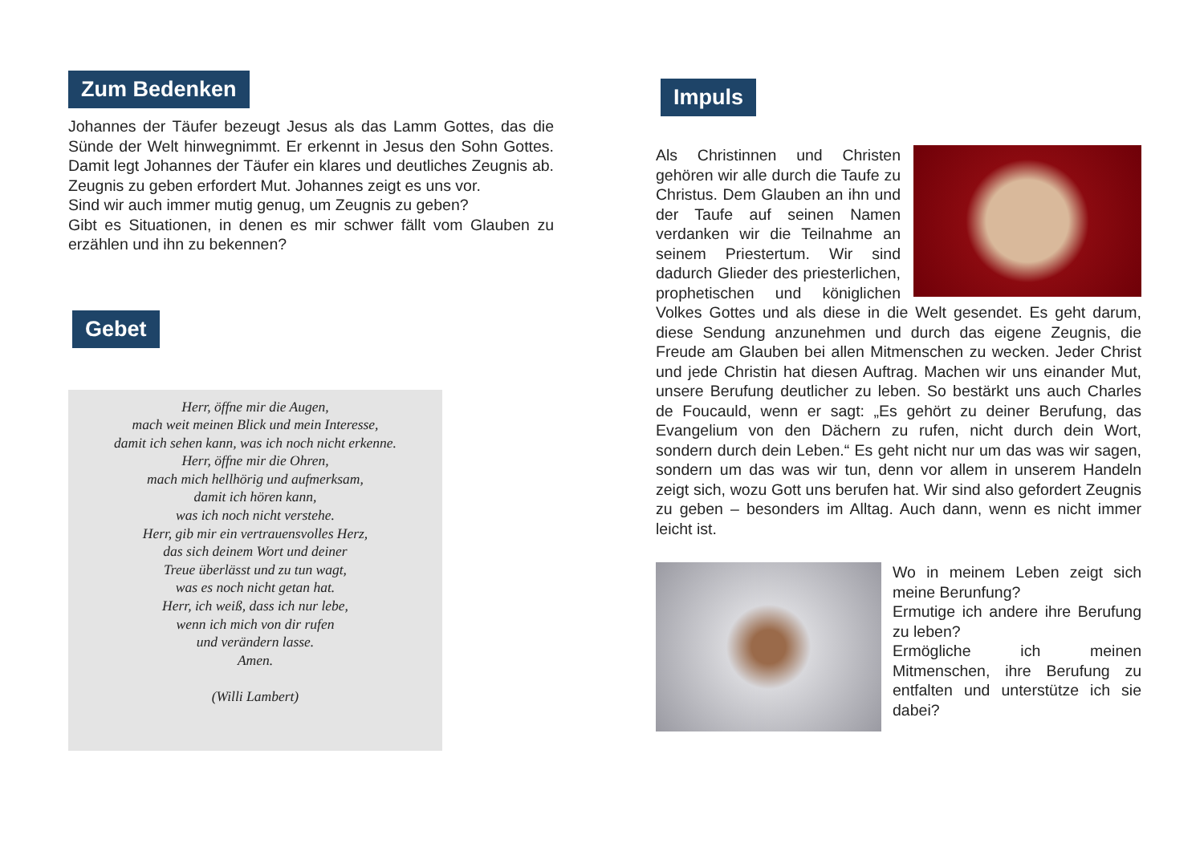Zum Bedenken
Johannes der Täufer bezeugt Jesus als das Lamm Gottes, das die Sünde der Welt hinwegnimmt. Er erkennt in Jesus den Sohn Gottes. Damit legt Johannes der Täufer ein klares und deutliches Zeugnis ab. Zeugnis zu geben erfordert Mut. Johannes zeigt es uns vor.
Sind wir auch immer mutig genug, um Zeugnis zu geben?
Gibt es Situationen, in denen es mir schwer fällt vom Glauben zu erzählen und ihn zu bekennen?
Gebet
Herr, öffne mir die Augen,
mach weit meinen Blick und mein Interesse,
damit ich sehen kann, was ich noch nicht erkenne.
Herr, öffne mir die Ohren,
mach mich hellhörig und aufmerksam,
damit ich hören kann,
was ich noch nicht verstehe.
Herr, gib mir ein vertrauensvolles Herz,
das sich deinem Wort und deiner
Treue überlässt und zu tun wagt,
was es noch nicht getan hat.
Herr, ich weiß, dass ich nur lebe,
wenn ich mich von dir rufen
und verändern lasse.
Amen.
(Willi Lambert)
Impuls
Als Christinnen und Christen gehören wir alle durch die Taufe zu Christus. Dem Glauben an ihn und der Taufe auf seinen Namen verdanken wir die Teilnahme an seinem Priestertum. Wir sind dadurch Glieder des priesterlichen, prophetischen und königlichen Volkes Gottes und als diese in die Welt gesendet. Es geht darum, diese Sendung anzunehmen und durch das eigene Zeugnis, die Freude am Glauben bei allen Mitmenschen zu wecken. Jeder Christ und jede Christin hat diesen Auftrag. Machen wir uns einander Mut, unsere Berufung deutlicher zu leben. So bestärkt uns auch Charles de Foucauld, wenn er sagt: „Es gehört zu deiner Berufung, das Evangelium von den Dächern zu rufen, nicht durch dein Wort, sondern durch dein Leben.“ Es geht nicht nur um das was wir sagen, sondern um das was wir tun, denn vor allem in unserem Handeln zeigt sich, wozu Gott uns berufen hat. Wir sind also gefordert Zeugnis zu geben – besonders im Alltag. Auch dann, wenn es nicht immer leicht ist.
Wo in meinem Leben zeigt sich meine Berunfung?
Ermutige ich andere ihre Berufung zu leben?
Ermögliche ich meinen Mitmenschen, ihre Berufung zu entfalten und unterstütze ich sie dabei?